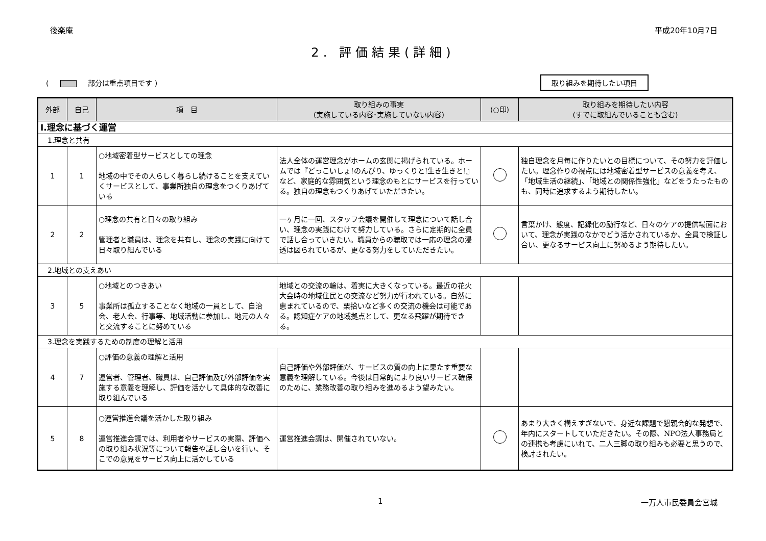後楽庵 平成20年10月7日
2. 評価結果(詳細)
( 部分は重点項目です ) 取り組みを期待したい項目
| 外部 | 自己 | 項 目 | 取り組みの事実 (実施している内容･実施していない内容) | (○印) | 取り組みを期待したい内容 (すでに取組んでいることも含む) |
| --- | --- | --- | --- | --- | --- |
| Ⅰ.理念に基づく運営 | | | | | |
| 1.理念と共有 | | | | | |
| 1 | 1 | ○地域密着型サービスとしての理念 地域の中でその人らしく暮らし続けることを支えていくサービスとして、事業所独自の理念をつくりあげている | 法人全体の運営理念がホームの玄関に掲げられている。ホームでは『どっこいしょ!のんびり、ゆっくりと!生き生きと!』など、家庭的な雰囲気という理念のもとにサービスを行っている。独自の理念もつくりあげていただきたい。 | | 独自理念を月毎に作りたいとの目標について、その努力を評価したい。理念作りの視点には地域密着型サービスの意義を考え、「地域生活の継続」、「地域との関係性強化」などをうたったものも、同時に追求するよう期待したい。 |
| 2 | 2 | ○理念の共有と日々の取り組み 管理者と職員は、理念を共有し、理念の実践に向けて日々取り組んでいる | 一ヶ月に一回、スタッフ会議を開催して理念について話し合い、理念の実践にむけて努力している。さらに定期的に全員で話し合っていきたい。職員からの聴取では一応の理念の浸透は図られているが、更なる努力をしていただきたい。 | | 言葉かけ、態度、記録化の励行など、日々のケアの提供場面において、理念が実践のなかでどう活かされているか、全員で検証し合い、更なるサービス向上に努めるよう期待したい。 |
| 2.地域との支えあい | | | | | |
| 3 | 5 | ○地域とのつきあい 事業所は孤立することなく地域の一員として、自治会、老人会、行事等、地域活動に参加し、地元の人々と交流することに努めている | 地域との交流の輪は、着実に大きくなっている。最近の花火大会時の地域住民との交流など努力が行われている。自然に恵まれているので、栗拾いなど多くの交流の機会は可能である。認知症ケアの地域拠点として、更なる飛躍が期待できる。 | | |
| 3.理念を実践するための制度の理解と活用 | | | | | |
| 4 | 7 | ○評価の意義の理解と活用 運営者、管理者、職員は、自己評価及び外部評価を実施する意義を理解し、評価を活かして具体的な改善に取り組んでいる | 自己評価や外部評価が、サービスの質の向上に果たす重要な意義を理解している。今後は日常的により良いサービス確保のために、業務改善の取り組みを進めるよう望みたい。 | | |
| 5 | 8 | ○運営推進会議を活かした取り組み 運営推進会議では、利用者やサービスの実際、評価への取り組み状況等について報告や話し合いを行い、そこでの意見をサービス向上に活かしている | 運営推進会議は、開催されていない。 | | あまり大きく構えすぎないで、身近な課題で懇親会的な発想で、年内にスタートしていただきたい。その際、NPO法人事務局との連携も考慮にいれて、二人三脚の取り組みも必要と思うので、検討されたい。 |
1 一万人市民委員会宮城